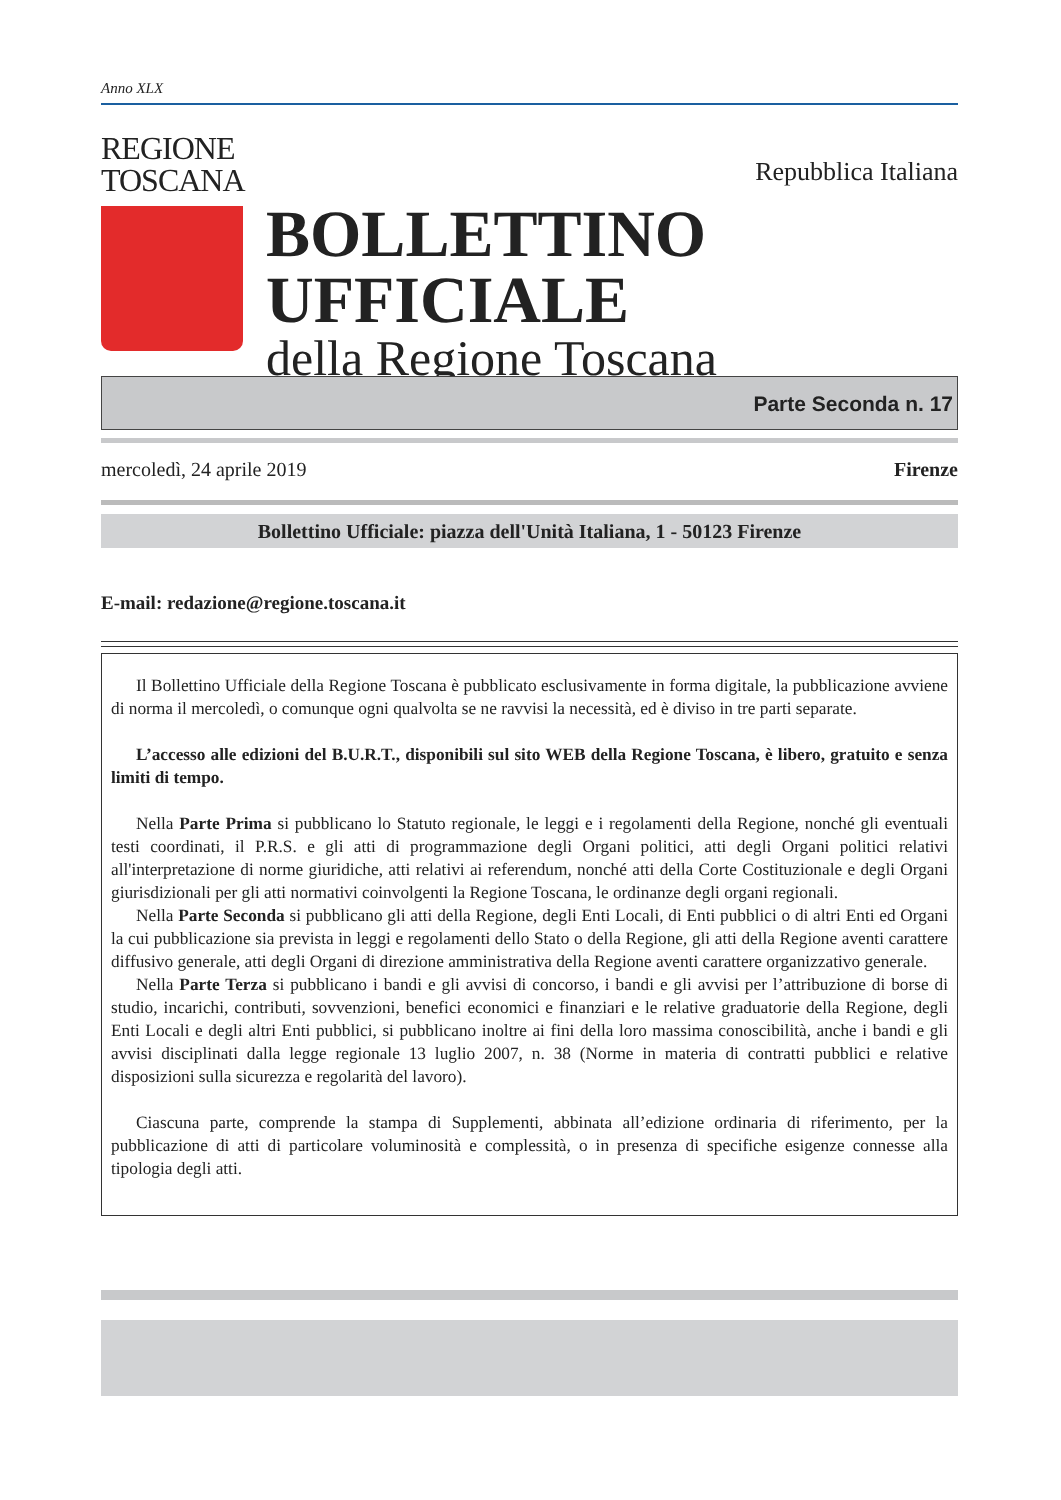Anno XLX
REGIONE
TOSCANA
Repubblica Italiana
BOLLETTINO UFFICIALE
della Regione Toscana
Parte Seconda n. 17
mercoledì, 24 aprile 2019 Firenze
Bollettino Ufficiale: piazza dell'Unità Italiana, 1 - 50123 Firenze
E-mail: redazione@regione.toscana.it
Il Bollettino Ufficiale della Regione Toscana è pubblicato esclusivamente in forma digitale, la pubblicazione avviene di norma il mercoledì, o comunque ogni qualvolta se ne ravvisi la necessità, ed è diviso in tre parti separate.
L’accesso alle edizioni del B.U.R.T., disponibili sul sito WEB della Regione Toscana, è libero, gratuito e senza limiti di tempo.
Nella Parte Prima si pubblicano lo Statuto regionale, le leggi e i regolamenti della Regione, nonché gli eventuali testi coordinati, il P.R.S. e gli atti di programmazione degli Organi politici, atti degli Organi politici relativi all'interpretazione di norme giuridiche, atti relativi ai referendum, nonché atti della Corte Costituzionale e degli Organi giurisdizionali per gli atti normativi coinvolgenti la Regione Toscana, le ordinanze degli organi regionali.
Nella Parte Seconda si pubblicano gli atti della Regione, degli Enti Locali, di Enti pubblici o di altri Enti ed Organi la cui pubblicazione sia prevista in leggi e regolamenti dello Stato o della Regione, gli atti della Regione aventi carattere diffusivo generale, atti degli Organi di direzione amministrativa della Regione aventi carattere organizzativo generale.
Nella Parte Terza si pubblicano i bandi e gli avvisi di concorso, i bandi e gli avvisi per l’attribuzione di borse di studio, incarichi, contributi, sovvenzioni, benefici economici e finanziari e le relative graduatorie della Regione, degli Enti Locali e degli altri Enti pubblici, si pubblicano inoltre ai fini della loro massima conoscibilità, anche i bandi e gli avvisi disciplinati dalla legge regionale 13 luglio 2007, n. 38 (Norme in materia di contratti pubblici e relative disposizioni sulla sicurezza e regolarità del lavoro).
Ciascuna parte, comprende la stampa di Supplementi, abbinata all’edizione ordinaria di riferimento, per la pubblicazione di atti di particolare voluminosità e complessità, o in presenza di specifiche esigenze connesse alla tipologia degli atti.